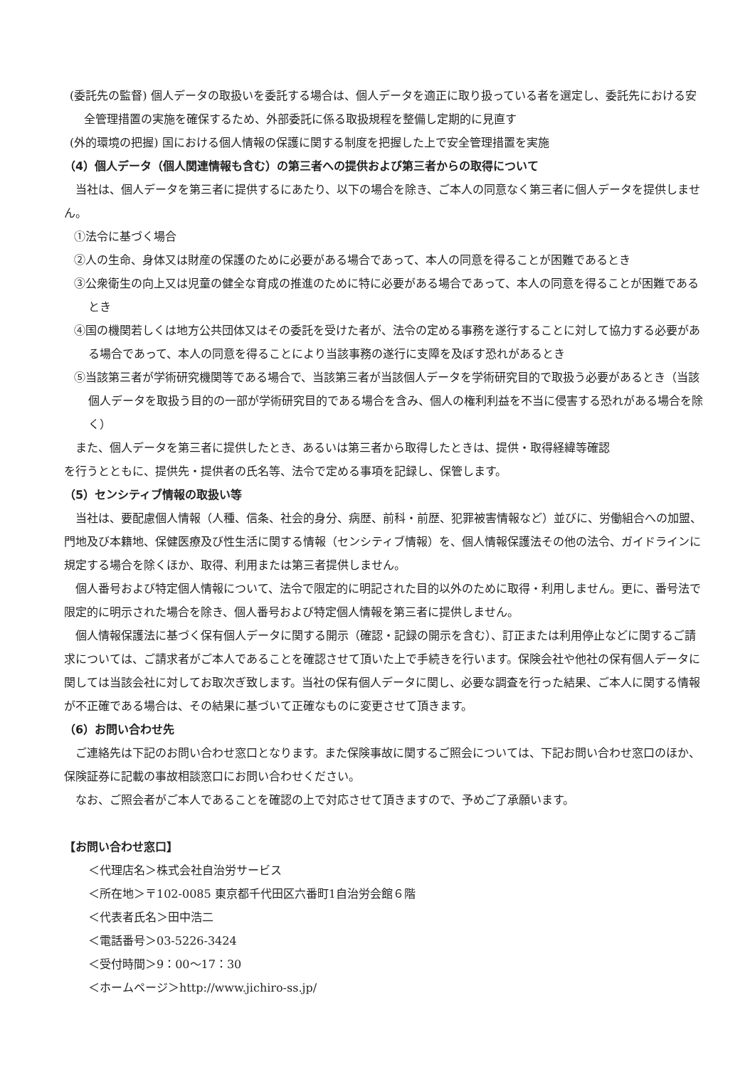(委託先の監督) 個人データの取扱いを委託する場合は、個人データを適正に取り扱っている者を選定し、委託先における安全管理措置の実施を確保するため、外部委託に係る取扱規程を整備し定期的に見直す
(外的環境の把握) 国における個人情報の保護に関する制度を把握した上で安全管理措置を実施
（4）個人データ（個人関連情報も含む）の第三者への提供および第三者からの取得について
当社は、個人データを第三者に提供するにあたり、以下の場合を除き、ご本人の同意なく第三者に個人データを提供しません。
①法令に基づく場合
②人の生命、身体又は財産の保護のために必要がある場合であって、本人の同意を得ることが困難であるとき
③公衆衛生の向上又は児童の健全な育成の推進のために特に必要がある場合であって、本人の同意を得ることが困難であるとき
④国の機関若しくは地方公共団体又はその委託を受けた者が、法令の定める事務を遂行することに対して協力する必要がある場合であって、本人の同意を得ることにより当該事務の遂行に支障を及ぼす恐れがあるとき
⑤当該第三者が学術研究機関等である場合で、当該第三者が当該個人データを学術研究目的で取扱う必要があるとき（当該個人データを取扱う目的の一部が学術研究目的である場合を含み、個人の権利利益を不当に侵害する恐れがある場合を除く）
また、個人データを第三者に提供したとき、あるいは第三者から取得したときは、提供・取得経緯等確認
を行うとともに、提供先・提供者の氏名等、法令で定める事項を記録し、保管します。
（5）センシティブ情報の取扱い等
当社は、要配慮個人情報（人種、信条、社会的身分、病歴、前科・前歴、犯罪被害情報など）並びに、労働組合への加盟、門地及び本籍地、保健医療及び性生活に関する情報（センシティブ情報）を、個人情報保護法その他の法令、ガイドラインに規定する場合を除くほか、取得、利用または第三者提供しません。
個人番号および特定個人情報について、法令で限定的に明記された目的以外のために取得・利用しません。更に、番号法で限定的に明示された場合を除き、個人番号および特定個人情報を第三者に提供しません。
個人情報保護法に基づく保有個人データに関する開示（確認・記録の開示を含む）、訂正または利用停止などに関するご請求については、ご請求者がご本人であることを確認させて頂いた上で手続きを行います。保険会社や他社の保有個人データに関しては当該会社に対してお取次ぎ致します。当社の保有個人データに関し、必要な調査を行った結果、ご本人に関する情報が不正確である場合は、その結果に基づいて正確なものに変更させて頂きます。
（6）お問い合わせ先
ご連絡先は下記のお問い合わせ窓口となります。また保険事故に関するご照会については、下記お問い合わせ窓口のほか、保険証券に記載の事故相談窓口にお問い合わせください。
なお、ご照会者がご本人であることを確認の上で対応させて頂きますので、予めご了承願います。
【お問い合わせ窓口】
＜代理店名＞株式会社自治労サービス
＜所在地＞〒102-0085 東京都千代田区六番町1自治労会館６階
＜代表者氏名＞田中浩二
＜電話番号＞03-5226-3424
＜受付時間＞9：00～17：30
＜ホームページ＞http://www.jichiro-ss.jp/